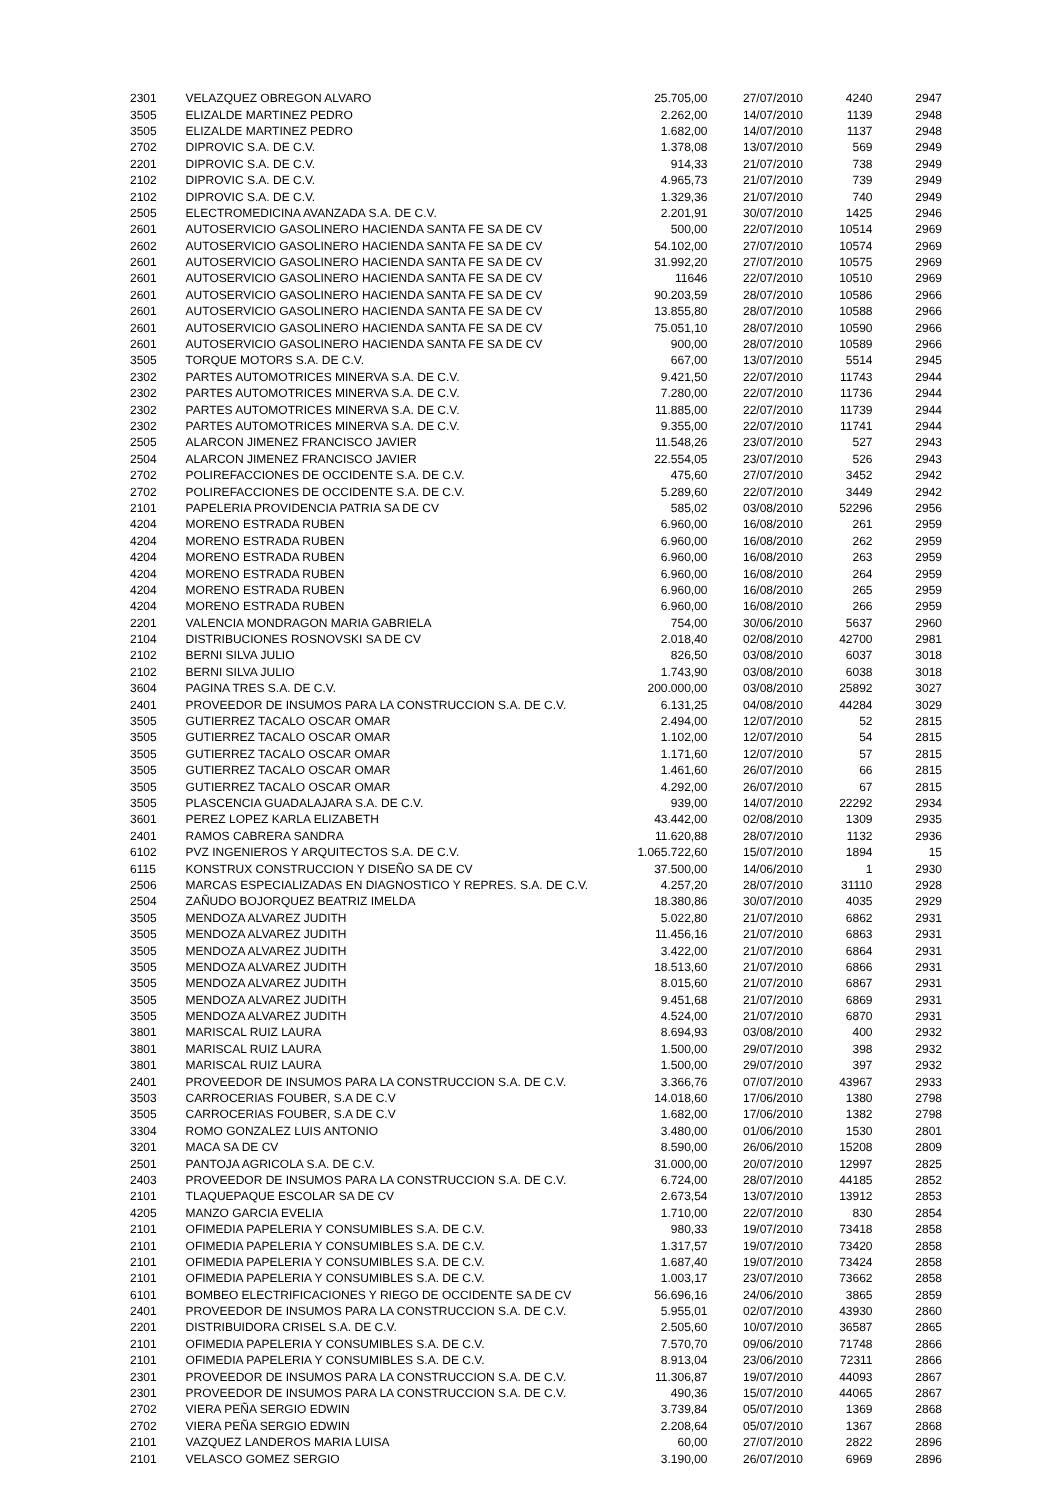| 2301 | VELAZQUEZ OBREGON ALVARO | 25.705,00 | 27/07/2010 | 4240 | 2947 |
| 3505 | ELIZALDE MARTINEZ PEDRO | 2.262,00 | 14/07/2010 | 1139 | 2948 |
| 3505 | ELIZALDE MARTINEZ PEDRO | 1.682,00 | 14/07/2010 | 1137 | 2948 |
| 2702 | DIPROVIC S.A. DE C.V. | 1.378,08 | 13/07/2010 | 569 | 2949 |
| 2201 | DIPROVIC S.A. DE C.V. | 914,33 | 21/07/2010 | 738 | 2949 |
| 2102 | DIPROVIC S.A. DE C.V. | 4.965,73 | 21/07/2010 | 739 | 2949 |
| 2102 | DIPROVIC S.A. DE C.V. | 1.329,36 | 21/07/2010 | 740 | 2949 |
| 2505 | ELECTROMEDICINA AVANZADA S.A. DE C.V. | 2.201,91 | 30/07/2010 | 1425 | 2946 |
| 2601 | AUTOSERVICIO GASOLINERO HACIENDA SANTA FE SA DE CV | 500,00 | 22/07/2010 | 10514 | 2969 |
| 2602 | AUTOSERVICIO GASOLINERO HACIENDA SANTA FE SA DE CV | 54.102,00 | 27/07/2010 | 10574 | 2969 |
| 2601 | AUTOSERVICIO GASOLINERO HACIENDA SANTA FE SA DE CV | 31.992,20 | 27/07/2010 | 10575 | 2969 |
| 2601 | AUTOSERVICIO GASOLINERO HACIENDA SANTA FE SA DE CV | 11646 | 22/07/2010 | 10510 | 2969 |
| 2601 | AUTOSERVICIO GASOLINERO HACIENDA SANTA FE SA DE CV | 90.203,59 | 28/07/2010 | 10586 | 2966 |
| 2601 | AUTOSERVICIO GASOLINERO HACIENDA SANTA FE SA DE CV | 13.855,80 | 28/07/2010 | 10588 | 2966 |
| 2601 | AUTOSERVICIO GASOLINERO HACIENDA SANTA FE SA DE CV | 75.051,10 | 28/07/2010 | 10590 | 2966 |
| 2601 | AUTOSERVICIO GASOLINERO HACIENDA SANTA FE SA DE CV | 900,00 | 28/07/2010 | 10589 | 2966 |
| 3505 | TORQUE MOTORS S.A. DE C.V. | 667,00 | 13/07/2010 | 5514 | 2945 |
| 2302 | PARTES AUTOMOTRICES MINERVA S.A. DE C.V. | 9.421,50 | 22/07/2010 | 11743 | 2944 |
| 2302 | PARTES AUTOMOTRICES MINERVA S.A. DE C.V. | 7.280,00 | 22/07/2010 | 11736 | 2944 |
| 2302 | PARTES AUTOMOTRICES MINERVA S.A. DE C.V. | 11.885,00 | 22/07/2010 | 11739 | 2944 |
| 2302 | PARTES AUTOMOTRICES MINERVA S.A. DE C.V. | 9.355,00 | 22/07/2010 | 11741 | 2944 |
| 2505 | ALARCON JIMENEZ FRANCISCO JAVIER | 11.548,26 | 23/07/2010 | 527 | 2943 |
| 2504 | ALARCON JIMENEZ FRANCISCO JAVIER | 22.554,05 | 23/07/2010 | 526 | 2943 |
| 2702 | POLIREFACCIONES DE OCCIDENTE S.A. DE C.V. | 475,60 | 27/07/2010 | 3452 | 2942 |
| 2702 | POLIREFACCIONES DE OCCIDENTE S.A. DE C.V. | 5.289,60 | 22/07/2010 | 3449 | 2942 |
| 2101 | PAPELERIA PROVIDENCIA PATRIA SA DE CV | 585,02 | 03/08/2010 | 52296 | 2956 |
| 4204 | MORENO ESTRADA RUBEN | 6.960,00 | 16/08/2010 | 261 | 2959 |
| 4204 | MORENO ESTRADA RUBEN | 6.960,00 | 16/08/2010 | 262 | 2959 |
| 4204 | MORENO ESTRADA RUBEN | 6.960,00 | 16/08/2010 | 263 | 2959 |
| 4204 | MORENO ESTRADA RUBEN | 6.960,00 | 16/08/2010 | 264 | 2959 |
| 4204 | MORENO ESTRADA RUBEN | 6.960,00 | 16/08/2010 | 265 | 2959 |
| 4204 | MORENO ESTRADA RUBEN | 6.960,00 | 16/08/2010 | 266 | 2959 |
| 2201 | VALENCIA MONDRAGON MARIA GABRIELA | 754,00 | 30/06/2010 | 5637 | 2960 |
| 2104 | DISTRIBUCIONES ROSNOVSKI SA DE CV | 2.018,40 | 02/08/2010 | 42700 | 2981 |
| 2102 | BERNI SILVA JULIO | 826,50 | 03/08/2010 | 6037 | 3018 |
| 2102 | BERNI SILVA JULIO | 1.743,90 | 03/08/2010 | 6038 | 3018 |
| 3604 | PAGINA TRES S.A. DE C.V. | 200.000,00 | 03/08/2010 | 25892 | 3027 |
| 2401 | PROVEEDOR DE INSUMOS PARA LA CONSTRUCCION S.A. DE C.V. | 6.131,25 | 04/08/2010 | 44284 | 3029 |
| 3505 | GUTIERREZ TACALO OSCAR OMAR | 2.494,00 | 12/07/2010 | 52 | 2815 |
| 3505 | GUTIERREZ TACALO OSCAR OMAR | 1.102,00 | 12/07/2010 | 54 | 2815 |
| 3505 | GUTIERREZ TACALO OSCAR OMAR | 1.171,60 | 12/07/2010 | 57 | 2815 |
| 3505 | GUTIERREZ TACALO OSCAR OMAR | 1.461,60 | 26/07/2010 | 66 | 2815 |
| 3505 | GUTIERREZ TACALO OSCAR OMAR | 4.292,00 | 26/07/2010 | 67 | 2815 |
| 3505 | PLASCENCIA GUADALAJARA S.A. DE C.V. | 939,00 | 14/07/2010 | 22292 | 2934 |
| 3601 | PEREZ LOPEZ KARLA ELIZABETH | 43.442,00 | 02/08/2010 | 1309 | 2935 |
| 2401 | RAMOS CABRERA SANDRA | 11.620,88 | 28/07/2010 | 1132 | 2936 |
| 6102 | PVZ INGENIEROS Y ARQUITECTOS S.A. DE C.V. | 1.065.722,60 | 15/07/2010 | 1894 | 15 |
| 6115 | KONSTRUX CONSTRUCCION Y DISEÑO SA DE CV | 37.500,00 | 14/06/2010 | 1 | 2930 |
| 2506 | MARCAS ESPECIALIZADAS EN DIAGNOSTICO Y REPRES. S.A. DE C.V. | 4.257,20 | 28/07/2010 | 31110 | 2928 |
| 2504 | ZAÑUDO BOJORQUEZ BEATRIZ IMELDA | 18.380,86 | 30/07/2010 | 4035 | 2929 |
| 3505 | MENDOZA ALVAREZ JUDITH | 5.022,80 | 21/07/2010 | 6862 | 2931 |
| 3505 | MENDOZA ALVAREZ JUDITH | 11.456,16 | 21/07/2010 | 6863 | 2931 |
| 3505 | MENDOZA ALVAREZ JUDITH | 3.422,00 | 21/07/2010 | 6864 | 2931 |
| 3505 | MENDOZA ALVAREZ JUDITH | 18.513,60 | 21/07/2010 | 6866 | 2931 |
| 3505 | MENDOZA ALVAREZ JUDITH | 8.015,60 | 21/07/2010 | 6867 | 2931 |
| 3505 | MENDOZA ALVAREZ JUDITH | 9.451,68 | 21/07/2010 | 6869 | 2931 |
| 3505 | MENDOZA ALVAREZ JUDITH | 4.524,00 | 21/07/2010 | 6870 | 2931 |
| 3801 | MARISCAL RUIZ LAURA | 8.694,93 | 03/08/2010 | 400 | 2932 |
| 3801 | MARISCAL RUIZ LAURA | 1.500,00 | 29/07/2010 | 398 | 2932 |
| 3801 | MARISCAL RUIZ LAURA | 1.500,00 | 29/07/2010 | 397 | 2932 |
| 2401 | PROVEEDOR DE INSUMOS PARA LA CONSTRUCCION S.A. DE C.V. | 3.366,76 | 07/07/2010 | 43967 | 2933 |
| 3503 | CARROCERIAS FOUBER, S.A DE C.V | 14.018,60 | 17/06/2010 | 1380 | 2798 |
| 3505 | CARROCERIAS FOUBER, S.A DE C.V | 1.682,00 | 17/06/2010 | 1382 | 2798 |
| 3304 | ROMO GONZALEZ LUIS ANTONIO | 3.480,00 | 01/06/2010 | 1530 | 2801 |
| 3201 | MACA SA DE CV | 8.590,00 | 26/06/2010 | 15208 | 2809 |
| 2501 | PANTOJA AGRICOLA S.A. DE C.V. | 31.000,00 | 20/07/2010 | 12997 | 2825 |
| 2403 | PROVEEDOR DE INSUMOS PARA LA CONSTRUCCION S.A. DE C.V. | 6.724,00 | 28/07/2010 | 44185 | 2852 |
| 2101 | TLAQUEPAQUE ESCOLAR SA DE CV | 2.673,54 | 13/07/2010 | 13912 | 2853 |
| 4205 | MANZO GARCIA EVELIA | 1.710,00 | 22/07/2010 | 830 | 2854 |
| 2101 | OFIMEDIA PAPELERIA Y CONSUMIBLES S.A. DE C.V. | 980,33 | 19/07/2010 | 73418 | 2858 |
| 2101 | OFIMEDIA PAPELERIA Y CONSUMIBLES S.A. DE C.V. | 1.317,57 | 19/07/2010 | 73420 | 2858 |
| 2101 | OFIMEDIA PAPELERIA Y CONSUMIBLES S.A. DE C.V. | 1.687,40 | 19/07/2010 | 73424 | 2858 |
| 2101 | OFIMEDIA PAPELERIA Y CONSUMIBLES S.A. DE C.V. | 1.003,17 | 23/07/2010 | 73662 | 2858 |
| 6101 | BOMBEO ELECTRIFICACIONES Y RIEGO DE OCCIDENTE SA DE CV | 56.696,16 | 24/06/2010 | 3865 | 2859 |
| 2401 | PROVEEDOR DE INSUMOS PARA LA CONSTRUCCION S.A. DE C.V. | 5.955,01 | 02/07/2010 | 43930 | 2860 |
| 2201 | DISTRIBUIDORA CRISEL S.A. DE C.V. | 2.505,60 | 10/07/2010 | 36587 | 2865 |
| 2101 | OFIMEDIA PAPELERIA Y CONSUMIBLES S.A. DE C.V. | 7.570,70 | 09/06/2010 | 71748 | 2866 |
| 2101 | OFIMEDIA PAPELERIA Y CONSUMIBLES S.A. DE C.V. | 8.913,04 | 23/06/2010 | 72311 | 2866 |
| 2301 | PROVEEDOR DE INSUMOS PARA LA CONSTRUCCION S.A. DE C.V. | 11.306,87 | 19/07/2010 | 44093 | 2867 |
| 2301 | PROVEEDOR DE INSUMOS PARA LA CONSTRUCCION S.A. DE C.V. | 490,36 | 15/07/2010 | 44065 | 2867 |
| 2702 | VIERA PEÑA SERGIO EDWIN | 3.739,84 | 05/07/2010 | 1369 | 2868 |
| 2702 | VIERA PEÑA SERGIO EDWIN | 2.208,64 | 05/07/2010 | 1367 | 2868 |
| 2101 | VAZQUEZ LANDEROS MARIA LUISA | 60,00 | 27/07/2010 | 2822 | 2896 |
| 2101 | VELASCO GOMEZ SERGIO | 3.190,00 | 26/07/2010 | 6969 | 2896 |